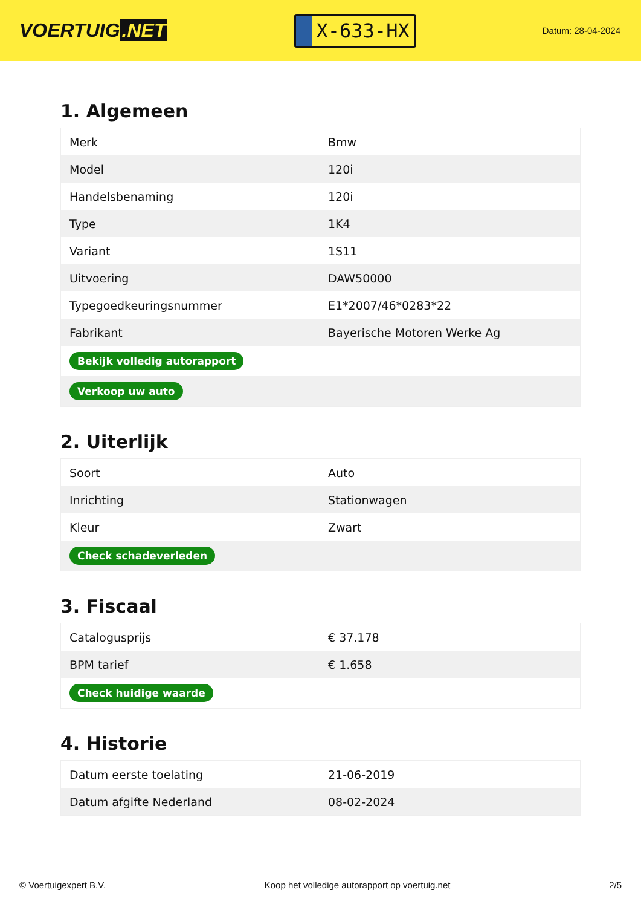VOERTUIG.NET
X-633-HX
Datum: 28-04-2024
1. Algemeen
| Merk | Bmw |
| Model | 120i |
| Handelsbenaming | 120i |
| Type | 1K4 |
| Variant | 1S11 |
| Uitvoering | DAW50000 |
| Typegoedkeuringsnummer | E1*2007/46*0283*22 |
| Fabrikant | Bayerische Motoren Werke Ag |
| Bekijk volledig autorapport | |
| Verkoop uw auto | |
2. Uiterlijk
| Soort | Auto |
| Inrichting | Stationwagen |
| Kleur | Zwart |
| Check schadeverleden | |
3. Fiscaal
| Catalogusprijs | € 37.178 |
| BPM tarief | € 1.658 |
| Check huidige waarde | |
4. Historie
| Datum eerste toelating | 21-06-2019 |
| Datum afgifte Nederland | 08-02-2024 |
© Voertuigexpert B.V. Koop het volledige autorapport op voertuig.net 2/5